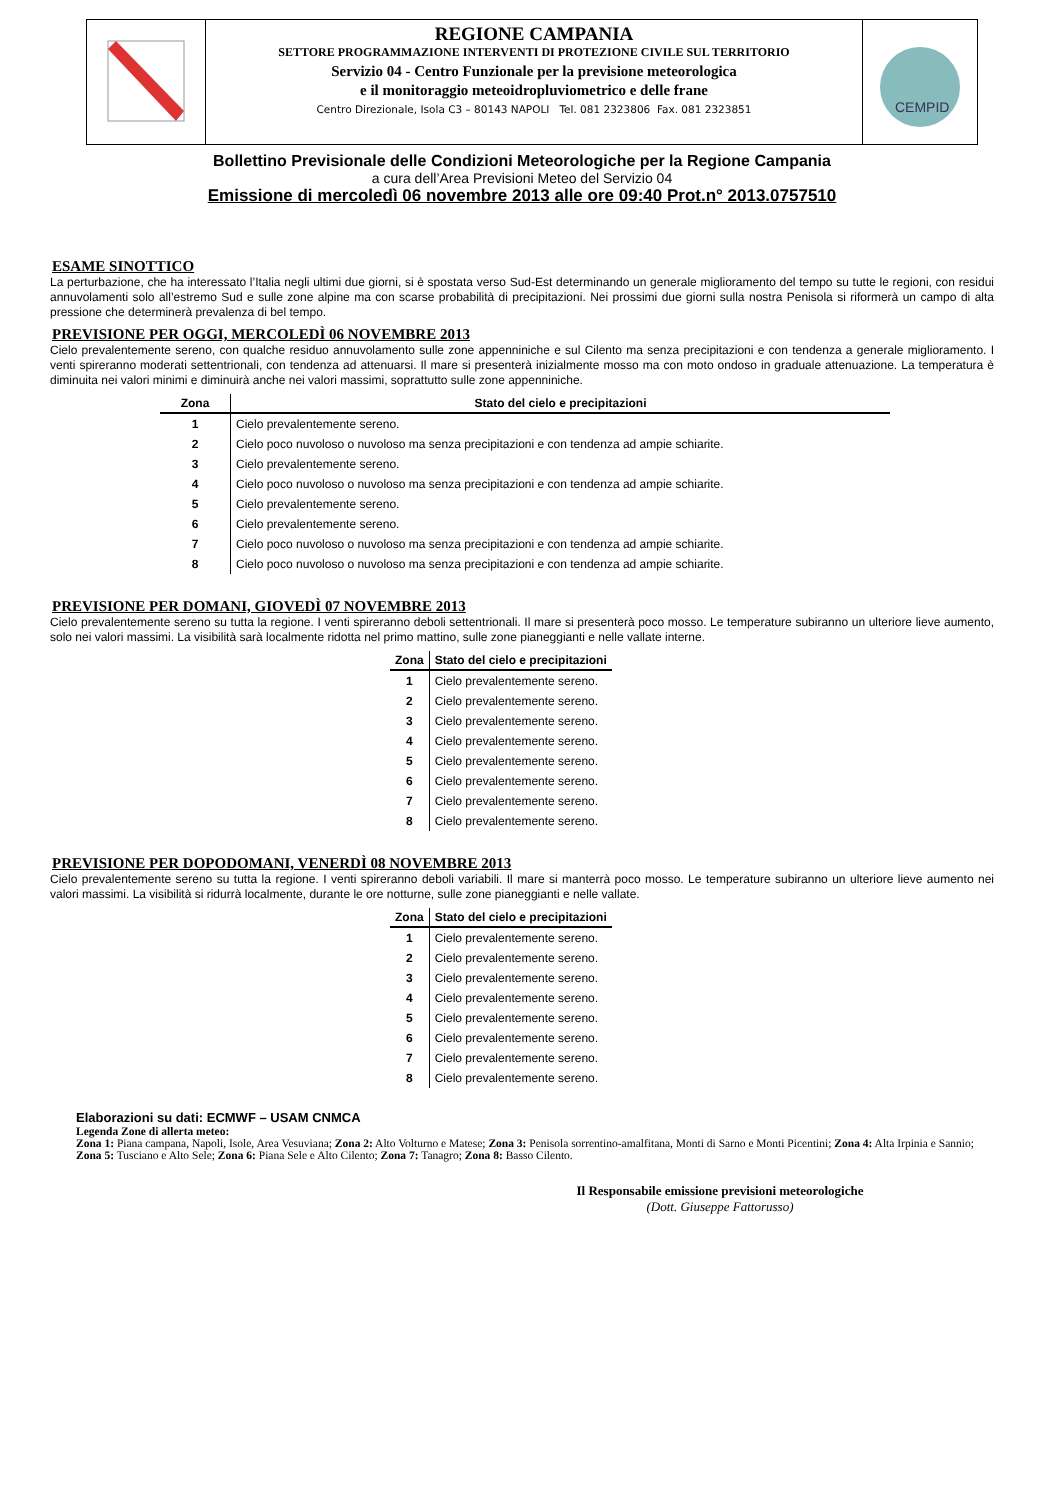REGIONE CAMPANIA
SETTORE PROGRAMMAZIONE INTERVENTI DI PROTEZIONE CIVILE SUL TERRITORIO
Servizio 04 - Centro Funzionale per la previsione meteorologica
e il monitoraggio meteoidropluviometrico e delle frane
Centro Direzionale, Isola C3 – 80143 NAPOLI Tel. 081 2323806 Fax. 081 2323851
CEMPID
Bollettino Previsionale delle Condizioni Meteorologiche per la Regione Campania
a cura dell’Area Previsioni Meteo del Servizio 04
Emissione di mercoledì 06 novembre 2013 alle ore 09:40 Prot.n° 2013.0757510
ESAME SINOTTICO
La perturbazione, che ha interessato l’Italia negli ultimi due giorni, si è spostata verso Sud-Est determinando un generale miglioramento del tempo su tutte le regioni, con residui annuvolamenti solo all’estremo Sud e sulle zone alpine ma con scarse probabilità di precipitazioni. Nei prossimi due giorni sulla nostra Penisola si riformerà un campo di alta pressione che determinerà prevalenza di bel tempo.
PREVISIONE PER OGGI, MERCOLEDÌ 06 NOVEMBRE 2013
Cielo prevalentemente sereno, con qualche residuo annuvolamento sulle zone appenniniche e sul Cilento ma senza precipitazioni e con tendenza a generale miglioramento. I venti spireranno moderati settentrionali, con tendenza ad attenuarsi. Il mare si presenterà inizialmente mosso ma con moto ondoso in graduale attenuazione. La temperatura è diminuita nei valori minimi e diminuirà anche nei valori massimi, soprattutto sulle zone appenniniche.
| Zona | Stato del cielo e precipitazioni |
| --- | --- |
| 1 | Cielo prevalentemente sereno. |
| 2 | Cielo poco nuvoloso o nuvoloso ma senza precipitazioni e con tendenza ad ampie schiarite. |
| 3 | Cielo prevalentemente sereno. |
| 4 | Cielo poco nuvoloso o nuvoloso ma senza precipitazioni e con tendenza ad ampie schiarite. |
| 5 | Cielo prevalentemente sereno. |
| 6 | Cielo prevalentemente sereno. |
| 7 | Cielo poco nuvoloso o nuvoloso ma senza precipitazioni e con tendenza ad ampie schiarite. |
| 8 | Cielo poco nuvoloso o nuvoloso ma senza precipitazioni e con tendenza ad ampie schiarite. |
PREVISIONE PER DOMANI, GIOVEDÌ 07 NOVEMBRE 2013
Cielo prevalentemente sereno su tutta la regione. I venti spireranno deboli settentrionali. Il mare si presenterà poco mosso. Le temperature subiranno un ulteriore lieve aumento, solo nei valori massimi. La visibilità sarà localmente ridotta nel primo mattino, sulle zone pianeggianti e nelle vallate interne.
| Zona | Stato del cielo e precipitazioni |
| --- | --- |
| 1 | Cielo prevalentemente sereno. |
| 2 | Cielo prevalentemente sereno. |
| 3 | Cielo prevalentemente sereno. |
| 4 | Cielo prevalentemente sereno. |
| 5 | Cielo prevalentemente sereno. |
| 6 | Cielo prevalentemente sereno. |
| 7 | Cielo prevalentemente sereno. |
| 8 | Cielo prevalentemente sereno. |
PREVISIONE PER DOPODOMANI, VENERDÌ 08 NOVEMBRE 2013
Cielo prevalentemente sereno su tutta la regione. I venti spireranno deboli variabili. Il mare si manterrà poco mosso. Le temperature subiranno un ulteriore lieve aumento nei valori massimi. La visibilità si ridurrà localmente, durante le ore notturne, sulle zone pianeggianti e nelle vallate.
| Zona | Stato del cielo e precipitazioni |
| --- | --- |
| 1 | Cielo prevalentemente sereno. |
| 2 | Cielo prevalentemente sereno. |
| 3 | Cielo prevalentemente sereno. |
| 4 | Cielo prevalentemente sereno. |
| 5 | Cielo prevalentemente sereno. |
| 6 | Cielo prevalentemente sereno. |
| 7 | Cielo prevalentemente sereno. |
| 8 | Cielo prevalentemente sereno. |
Elaborazioni su dati: ECMWF – USAM CNMCA
Legenda Zone di allerta meteo:
Zona 1: Piana campana, Napoli, Isole, Area Vesuviana; Zona 2: Alto Volturno e Matese; Zona 3: Penisola sorrentino-amalfitana, Monti di Sarno e Monti Picentini; Zona 4: Alta Irpinia e Sannio; Zona 5: Tusciano e Alto Sele; Zona 6: Piana Sele e Alto Cilento; Zona 7: Tanagro; Zona 8: Basso Cilento.
Il Responsabile emissione previsioni meteorologiche
(Dott. Giuseppe Fattorusso)